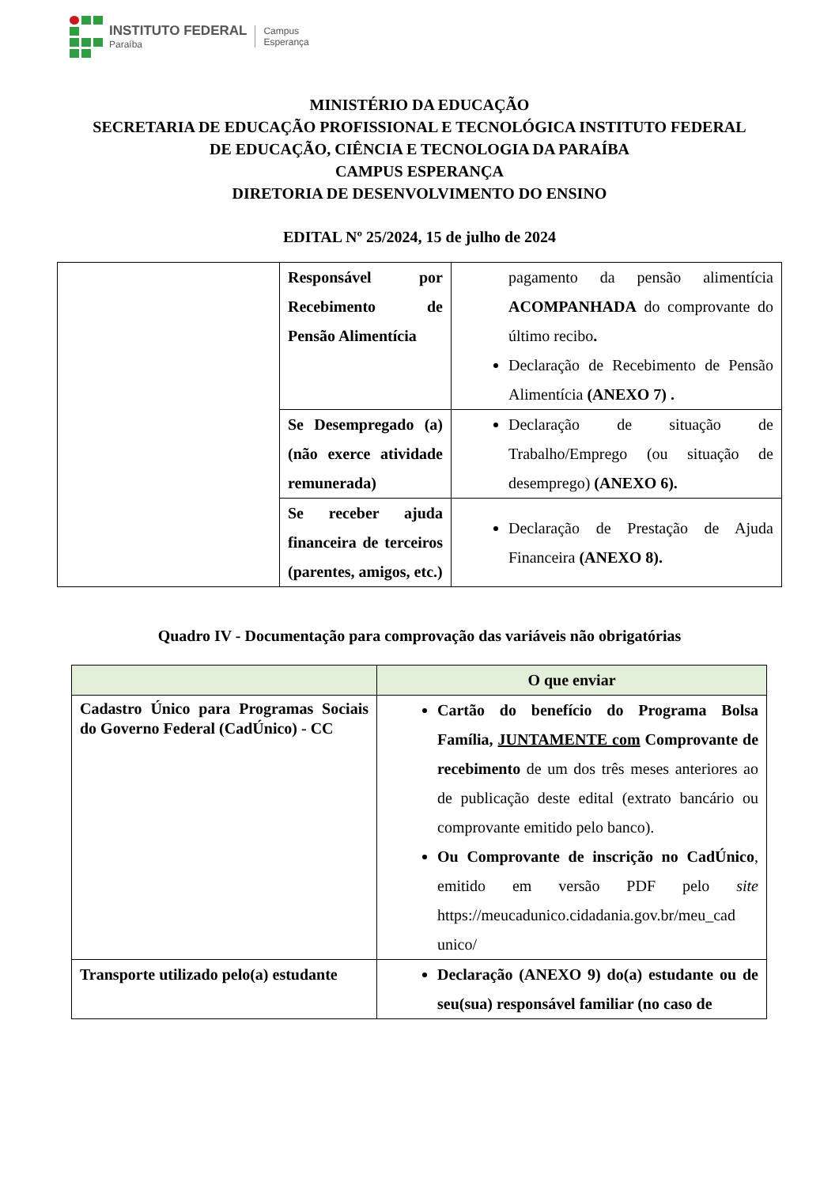INSTITUTO FEDERAL
Paraíba
Campus
Esperança
MINISTÉRIO DA EDUCAÇÃO
SECRETARIA DE EDUCAÇÃO PROFISSIONAL E TECNOLÓGICA INSTITUTO FEDERAL
DE EDUCAÇÃO, CIÊNCIA E TECNOLOGIA DA PARAÍBA
CAMPUS ESPERANÇA
DIRETORIA DE DESENVOLVIMENTO DO ENSINO
EDITAL Nº 25/2024, 15 de julho de 2024
| | Responsável por Recebimento de Pensão Alimentícia | pagamento da pensão alimentícia ACOMPANHADA do comprovante do último recibo . Declaração de Recebimento de Pensão Alimentícia (ANEXO 7) . |
| | Se Desempregado (a) (não exerce atividade remunerada) | Declaração de situação de Trabalho/Emprego (ou situação de desemprego) (ANEXO 6). |
| | Se receber ajuda financeira de terceiros (parentes, amigos, etc.) | Declaração de Prestação de Ajuda Financeira (ANEXO 8). |
Quadro IV - Documentação para comprovação das variáveis não obrigatórias
| | O que enviar |
| --- | --- |
| Cadastro Único para Programas Sociais do Governo Federal (CadÚnico) - CC | Cartão do benefício do Programa Bolsa Família, JUNTAMENTE com Comprovante de recebimento de um dos três meses anteriores ao de publicação deste edital (extrato bancário ou comprovante emitido pelo banco). Ou Comprovante de inscrição no CadÚnico , emitido em versão PDF pelo site https://meucadunico.cidadania.gov.br/meu_cad unico/ |
| Transporte utilizado pelo(a) estudante | Declaração (ANEXO 9) do(a) estudante ou de seu(sua) responsável familiar (no caso de |